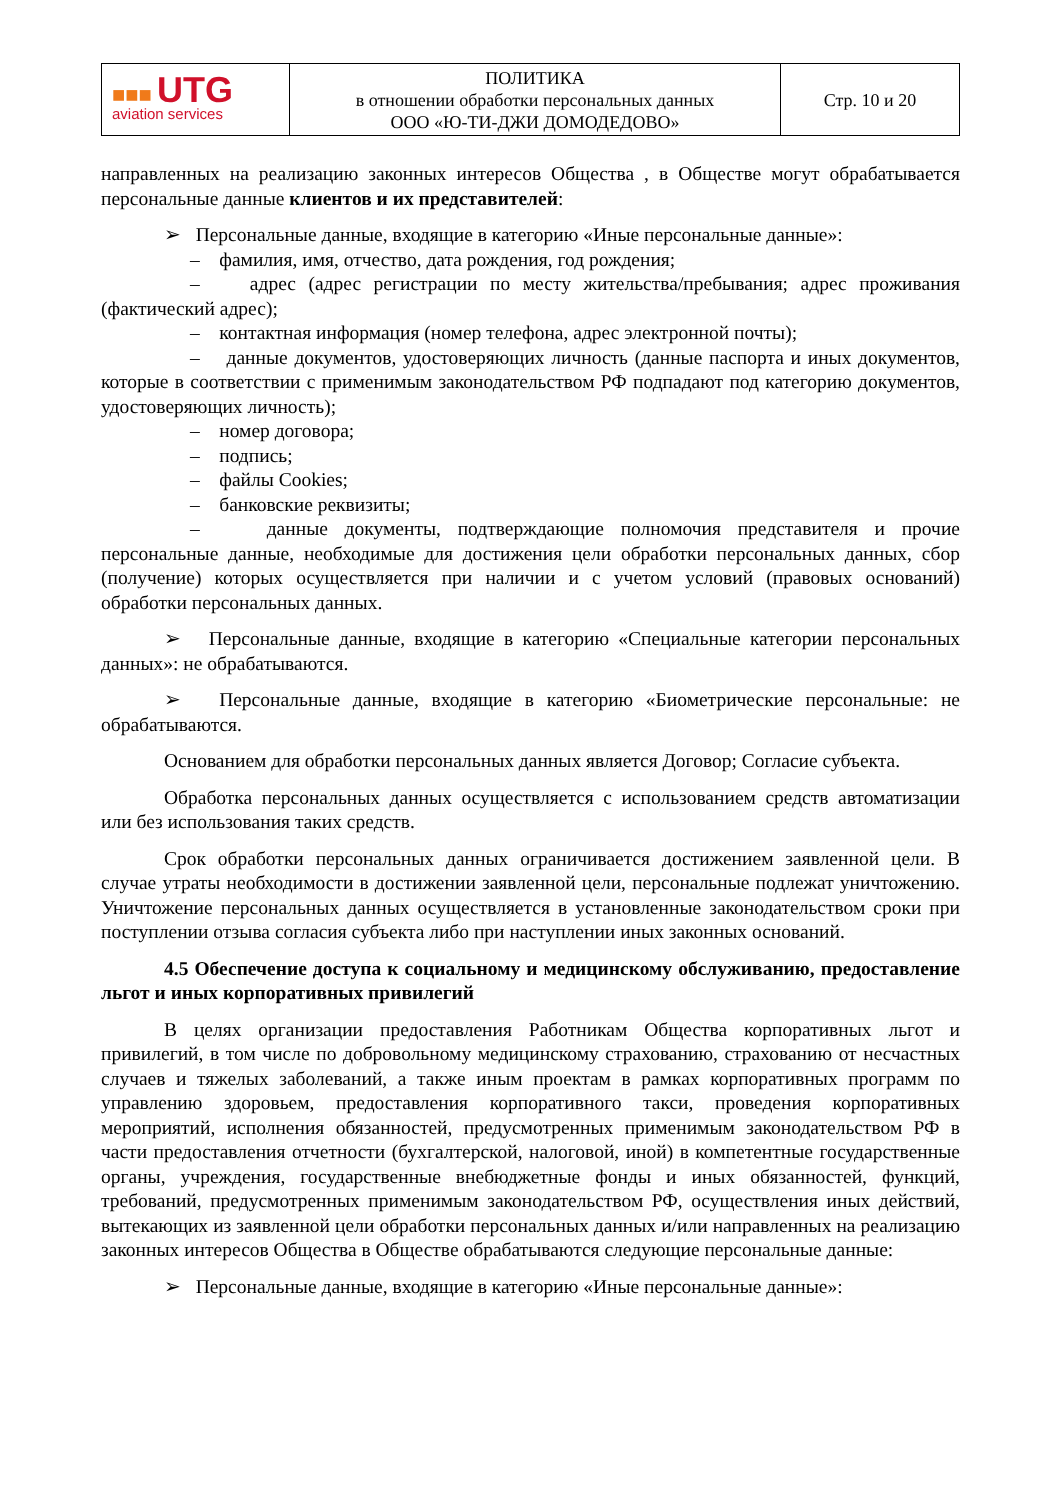| ■■■ UTG aviation services | ПОЛИТИКА в отношении обработки персональных данных ООО «Ю-ТИ-ДЖИ ДОМОДЕДОВО» | Стр. 10 и 20 |
направленных на реализацию законных интересов Общества , в Обществе могут обрабатывается персональные данные клиентов и их представителей:
➢ Персональные данные, входящие в категорию «Иные персональные данные»:
– фамилия, имя, отчество, дата рождения, год рождения;
– адрес (адрес регистрации по месту жительства/пребывания; адрес проживания (фактический адрес);
– контактная информация (номер телефона, адрес электронной почты);
– данные документов, удостоверяющих личность (данные паспорта и иных документов, которые в соответствии с применимым законодательством РФ подпадают под категорию документов, удостоверяющих личность);
– номер договора;
– подпись;
– файлы Cookies;
– банковские реквизиты;
– данные документы, подтверждающие полномочия представителя и прочие персональные данные, необходимые для достижения цели обработки персональных данных, сбор (получение) которых осуществляется при наличии и с учетом условий (правовых оснований) обработки персональных данных.
➢ Персональные данные, входящие в категорию «Специальные категории персональных данных»: не обрабатываются.
➢ Персональные данные, входящие в категорию «Биометрические персональные: не обрабатываются.
Основанием для обработки персональных данных является Договор; Согласие субъекта.
Обработка персональных данных осуществляется с использованием средств автоматизации или без использования таких средств.
Срок обработки персональных данных ограничивается достижением заявленной цели. В случае утраты необходимости в достижении заявленной цели, персональные подлежат уничтожению. Уничтожение персональных данных осуществляется в установленные законодательством сроки при поступлении отзыва согласия субъекта либо при наступлении иных законных оснований.
4.5 Обеспечение доступа к социальному и медицинскому обслуживанию, предоставление льгот и иных корпоративных привилегий
В целях организации предоставления Работникам Общества корпоративных льгот и привилегий, в том числе по добровольному медицинскому страхованию, страхованию от несчастных случаев и тяжелых заболеваний, а также иным проектам в рамках корпоративных программ по управлению здоровьем, предоставления корпоративного такси, проведения корпоративных мероприятий, исполнения обязанностей, предусмотренных применимым законодательством РФ в части предоставления отчетности (бухгалтерской, налоговой, иной) в компетентные государственные органы, учреждения, государственные внебюджетные фонды и иных обязанностей, функций, требований, предусмотренных применимым законодательством РФ, осуществления иных действий, вытекающих из заявленной цели обработки персональных данных и/или направленных на реализацию законных интересов Общества в Обществе обрабатываются следующие персональные данные:
➢ Персональные данные, входящие в категорию «Иные персональные данные»: